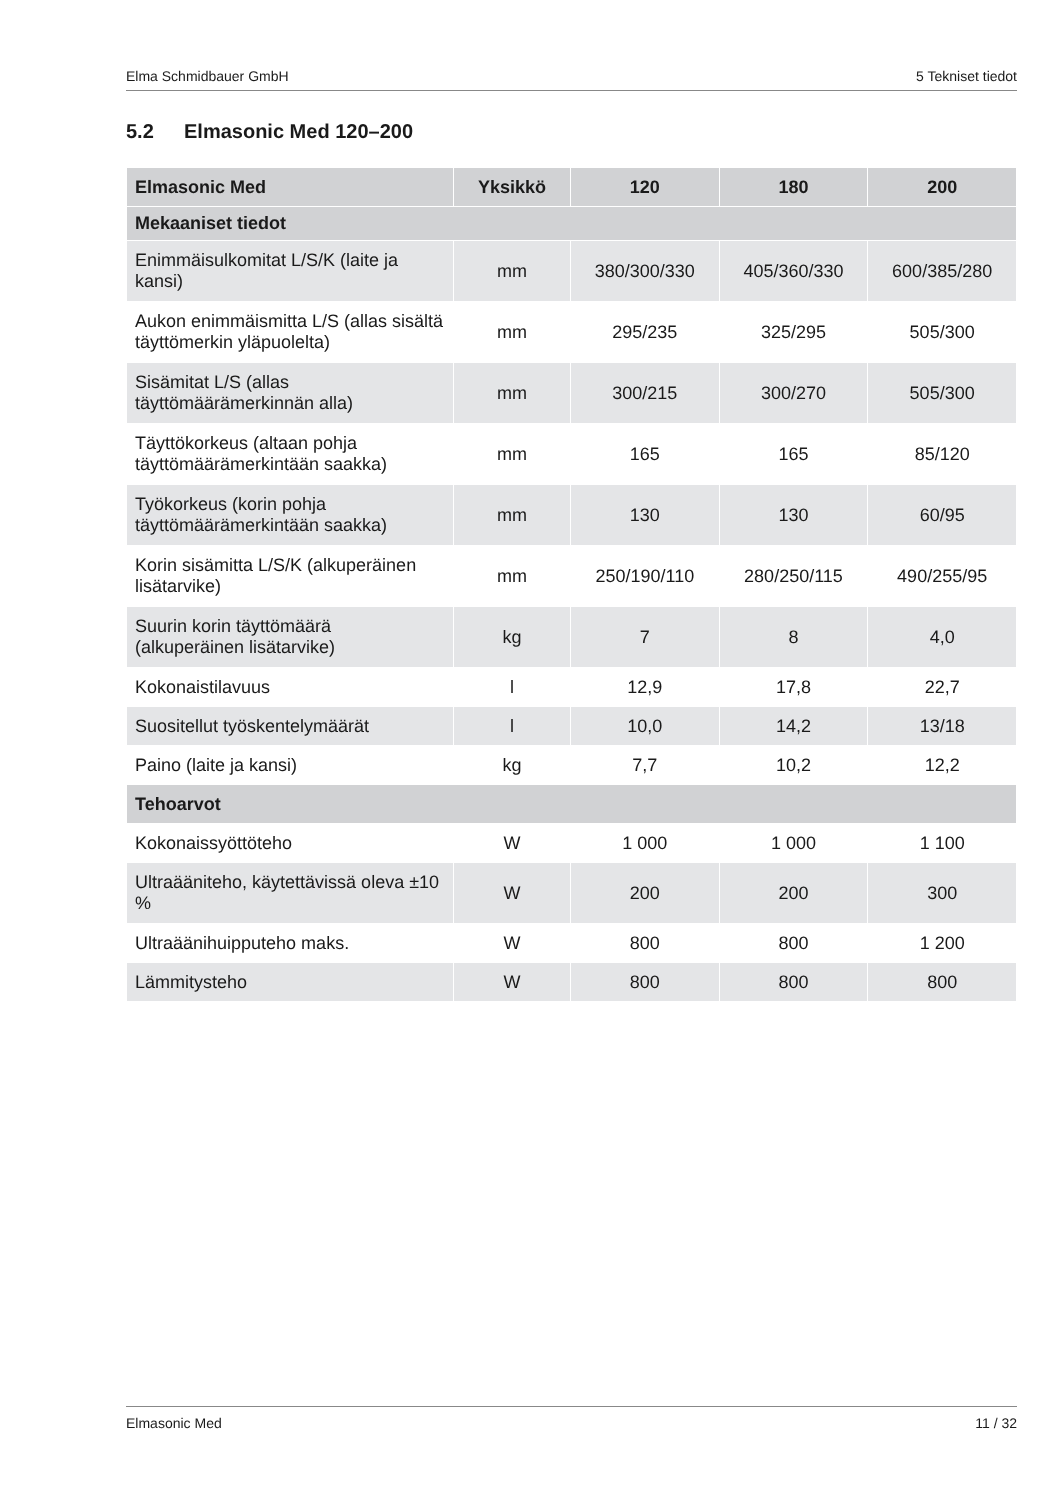Elma Schmidbauer GmbH 5 Tekniset tiedot
5.2 Elmasonic Med 120–200
| Elmasonic Med | Yksikkö | 120 | 180 | 200 |
| --- | --- | --- | --- | --- |
| Mekaaniset tiedot | | | | |
| Enimmäisulkomitat L/S/K (laite ja kansi) | mm | 380/300/330 | 405/360/330 | 600/385/280 |
| Aukon enimmäismitta L/S (allas sisältä täyttömerkin yläpuolelta) | mm | 295/235 | 325/295 | 505/300 |
| Sisämitat L/S (allas täyttömäärämerkinnän alla) | mm | 300/215 | 300/270 | 505/300 |
| Täyttökorkeus (altaan pohja täyttömäärämerkintään saakka) | mm | 165 | 165 | 85/120 |
| Työkorkeus (korin pohja täyttömäärämerkintään saakka) | mm | 130 | 130 | 60/95 |
| Korin sisämitta L/S/K (alkuperäinen lisätarvike) | mm | 250/190/110 | 280/250/115 | 490/255/95 |
| Suurin korin täyttömäärä (alkuperäinen lisätarvike) | kg | 7 | 8 | 4,0 |
| Kokonaistilavuus | l | 12,9 | 17,8 | 22,7 |
| Suositellut työskentelymäärät | l | 10,0 | 14,2 | 13/18 |
| Paino (laite ja kansi) | kg | 7,7 | 10,2 | 12,2 |
| Tehoarvot | | | | |
| Kokonaissyöttöteho | W | 1 000 | 1 000 | 1 100 |
| Ultraääniteho, käytettävissä oleva ±10 % | W | 200 | 200 | 300 |
| Ultraäänihuipputeho maks. | W | 800 | 800 | 1 200 |
| Lämmitysteho | W | 800 | 800 | 800 |
Elmasonic Med 11 / 32